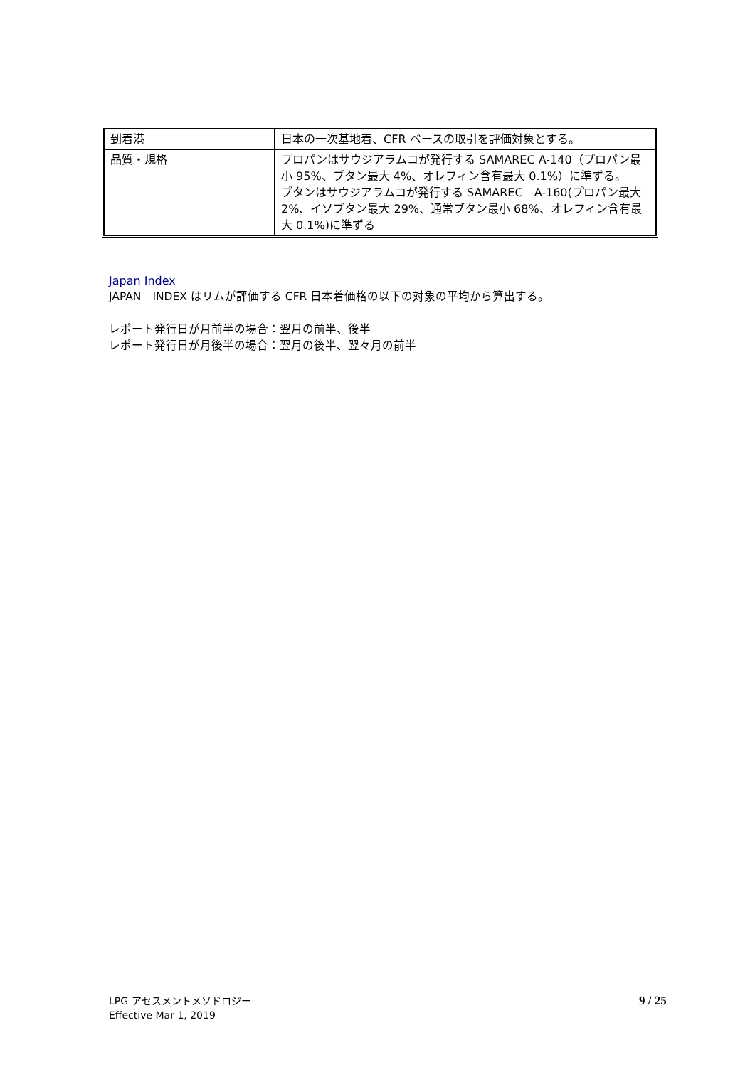| 到着港 | 日本の一次基地着、CFR ベースの取引を評価対象とする。 |
| 品質・規格 | プロパンはサウジアラムコが発行する SAMAREC A-140（プロパン最小 95%、ブタン最大 4%、オレフィン含有最大 0.1%）に準ずる。 ブタンはサウジアラムコが発行する SAMAREC A-160(プロパン最大 2%、イソブタン最大 29%、通常ブタン最小 68%、オレフィン含有最大 0.1%)に準ずる |
Japan Index
JAPAN　INDEX はリムが評価する CFR 日本着価格の以下の対象の平均から算出する。
レポート発行日が月前半の場合：翌月の前半、後半
レポート発行日が月後半の場合：翌月の後半、翌々月の前半
LPG アセスメントメソドロジー
Effective Mar 1, 2019
9 / 25